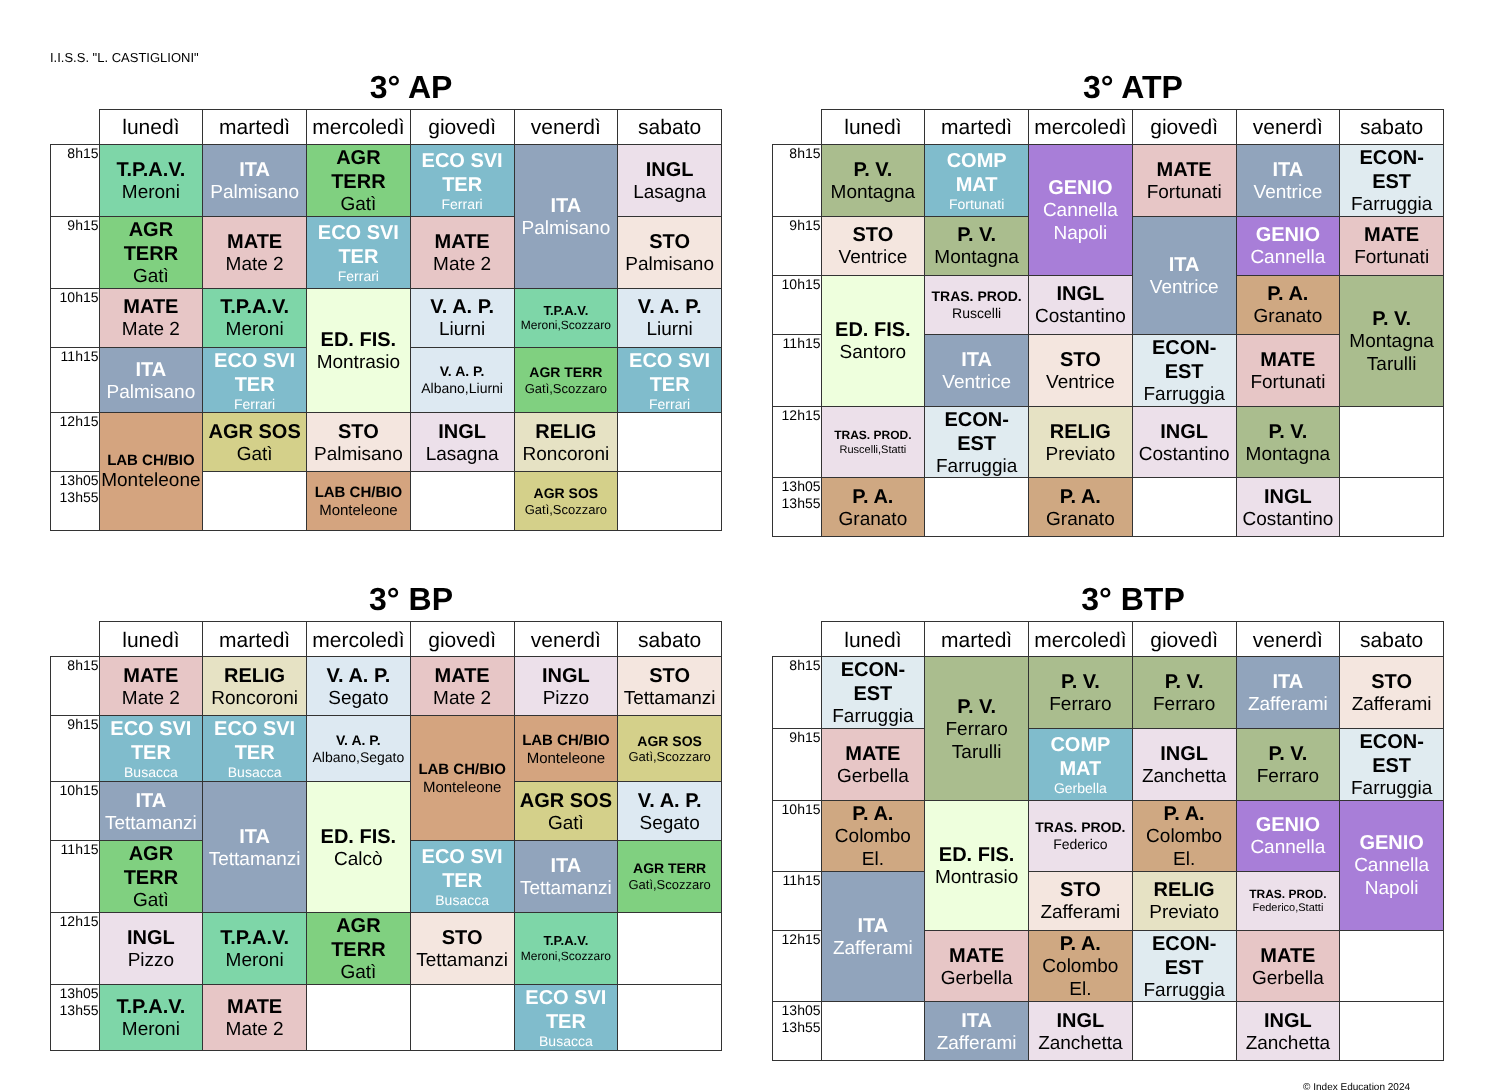I.I.S.S. "L. CASTIGLIONI"
3° AP
| | lunedì | martedì | mercoledì | giovedì | venerdì | sabato |
| --- | --- | --- | --- | --- | --- | --- |
| 8h15 | T.P.A.V. Meroni | ITA Palmisano | AGR TERR Gatì | ECO SVI TER Ferrari | ITA Palmisano | INGL Lasagna |
| 9h15 | AGR TERR Gatì | MATE Mate 2 | ECO SVI TER Ferrari | MATE Mate 2 | | STO Palmisano |
| 10h15 | MATE Mate 2 | T.P.A.V. Meroni | ED. FIS. Montrasio | V. A. P. Liurni | T.P.A.V. Meroni,Scozzaro | V. A. P. Liurni |
| 11h15 | ITA Palmisano | ECO SVI TER Ferrari | | V. A. P. Albano,Liurni | AGR TERR Gatì,Scozzaro | ECO SVI TER Ferrari |
| 12h15 | LAB CH/BIO Monteleone | AGR SOS Gatì | STO Palmisano | INGL Lasagna | RELIG Roncoroni | |
| 13h05 13h55 | | | LAB CH/BIO Monteleone | | AGR SOS Gatì,Scozzaro | |
3° ATP
| | lunedì | martedì | mercoledì | giovedì | venerdì | sabato |
| --- | --- | --- | --- | --- | --- | --- |
| 8h15 | P. V. Montagna | COMP MAT Fortunati | GENIO Cannella Napoli | MATE Fortunati | ITA Ventrice | ECON-EST Farruggia |
| 9h15 | STO Ventrice | P. V. Montagna | | ITA Ventrice | GENIO Cannella | MATE Fortunati |
| 10h15 | ED. FIS. Santoro | TRAS. PROD. Ruscelli | INGL Costantino | | P. A. Granato | P. V. Montagna Tarulli |
| 11h15 | | ITA Ventrice | STO Ventrice | ECON-EST Farruggia | MATE Fortunati | |
| 12h15 | TRAS. PROD. Ruscelli,Statti | ECON-EST Farruggia | RELIG Previato | INGL Costantino | P. V. Montagna | |
| 13h05 13h55 | P. A. Granato | | P. A. Granato | | INGL Costantino | |
3° BP
| | lunedì | martedì | mercoledì | giovedì | venerdì | sabato |
| --- | --- | --- | --- | --- | --- | --- |
| 8h15 | MATE Mate 2 | RELIG Roncoroni | V. A. P. Segato | MATE Mate 2 | INGL Pizzo | STO Tettamanzi |
| 9h15 | ECO SVI TER Busacca | ECO SVI TER Busacca | V. A. P. Albano,Segato | LAB CH/BIO Monteleone | LAB CH/BIO Monteleone | AGR SOS Gatì,Scozzaro |
| 10h15 | ITA Tettamanzi | ITA Tettamanzi | ED. FIS. Calcò | | AGR SOS Gatì | V. A. P. Segato |
| 11h15 | AGR TERR Gatì | | | ECO SVI TER Busacca | ITA Tettamanzi | AGR TERR Gatì,Scozzaro |
| 12h15 | INGL Pizzo | T.P.A.V. Meroni | AGR TERR Gatì | STO Tettamanzi | T.P.A.V. Meroni,Scozzaro | |
| 13h05 13h55 | T.P.A.V. Meroni | MATE Mate 2 | | | ECO SVI TER Busacca | |
3° BTP
| | lunedì | martedì | mercoledì | giovedì | venerdì | sabato |
| --- | --- | --- | --- | --- | --- | --- |
| 8h15 | ECON-EST Farruggia | P. V. Ferraro Tarulli | P. V. Ferraro | P. V. Ferraro | ITA Zafferami | STO Zafferami |
| 9h15 | MATE Gerbella | | COMP MAT Gerbella | INGL Zanchetta | P. V. Ferraro | ECON-EST Farruggia |
| 10h15 | P. A. Colombo El. | ED. FIS. Montrasio | TRAS. PROD. Federico | P. A. Colombo El. | GENIO Cannella | GENIO Cannella Napoli |
| 11h15 | ITA Zafferami | | STO Zafferami | RELIG Previato | TRAS. PROD. Federico,Statti | |
| 12h15 | | MATE Gerbella | P. A. Colombo El. | ECON-EST Farruggia | MATE Gerbella | |
| 13h05 13h55 | | ITA Zafferami | INGL Zanchetta | | INGL Zanchetta | |
© Index Education 2024